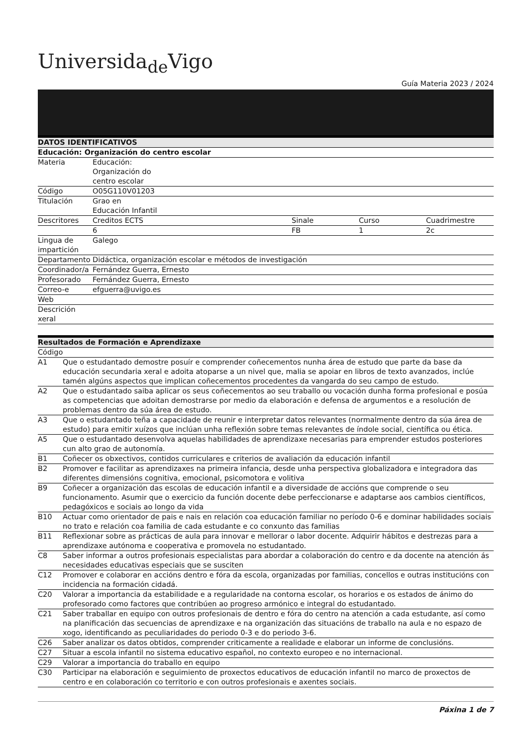Universida<sub>de</sub>Vigo
Guía Materia 2023 / 2024
| DATOS IDENTIFICATIVOS | | | | |
| --- | --- | --- | --- | --- |
| Educación: Organización do centro escolar | | | | |
| Materia | Educación: Organización do centro escolar | | | |
| Código | O05G110V01203 | | | |
| Titulación | Grao en Educación Infantil | | | |
| Descritores | Creditos ECTS | Sinale | Curso | Cuadrimestre |
| | 6 | FB | 1 | 2c |
| Lingua de impartición | Galego | | | |
| Departamento | Didáctica, organización escolar e métodos de investigación | | | |
| Coordinador/a | Fernández Guerra, Ernesto | | | |
| Profesorado | Fernández Guerra, Ernesto | | | |
| Correo-e | efguerra@uvigo.es | | | |
| Web | | | | |
| Descrición xeral | | | | |
| Resultados de Formación e Aprendizaxe | |
| --- | --- |
| Código | |
| A1 | Que o estudantado demostre posuír e comprender coñecementos nunha área de estudo que parte da base da educación secundaria xeral e adoita atoparse a un nivel que, malia se apoiar en libros de texto avanzados, inclúe tamén algúns aspectos que implican coñecementos procedentes da vangarda do seu campo de estudo. |
| A2 | Que o estudantado saiba aplicar os seus coñecementos ao seu traballo ou vocación dunha forma profesional e posúa as competencias que adoitan demostrarse por medio da elaboración e defensa de argumentos e a resolución de problemas dentro da súa área de estudo. |
| A3 | Que o estudantado teña a capacidade de reunir e interpretar datos relevantes (normalmente dentro da súa área de estudo) para emitir xuízos que inclúan unha reflexión sobre temas relevantes de índole social, científica ou ética. |
| A5 | Que o estudantado desenvolva aquelas habilidades de aprendizaxe necesarias para emprender estudos posteriores cun alto grao de autonomía. |
| B1 | Coñecer os obxectivos, contidos curriculares e criterios de avaliación da educación infantil |
| B2 | Promover e facilitar as aprendizaxes na primeira infancia, desde unha perspectiva globalizadora e integradora das diferentes dimensións cognitiva, emocional, psicomotora e volitiva |
| B9 | Coñecer a organización das escolas de educación infantil e a diversidade de accións que comprende o seu funcionamento. Asumir que o exercicio da función docente debe perfeccionarse e adaptarse aos cambios científicos, pedagóxicos e sociais ao longo da vida |
| B10 | Actuar como orientador de pais e nais en relación coa educación familiar no período 0-6 e dominar habilidades sociais no trato e relación coa familia de cada estudante e co conxunto das familias |
| B11 | Reflexionar sobre as prácticas de aula para innovar e mellorar o labor docente. Adquirir hábitos e destrezas para a aprendizaxe autónoma e cooperativa e promovela no estudantado. |
| C8 | Saber informar a outros profesionais especialistas para abordar a colaboración do centro e da docente na atención ás necesidades educativas especiais que se susciten |
| C12 | Promover e colaborar en accións dentro e fóra da escola, organizadas por familias, concellos e outras institucións con incidencia na formación cidadá. |
| C20 | Valorar a importancia da estabilidade e a regularidade na contorna escolar, os horarios e os estados de ánimo do profesorado como factores que contribúen ao progreso armónico e integral do estudantado. |
| C21 | Saber traballar en equipo con outros profesionais de dentro e fóra do centro na atención a cada estudante, así como na planificación das secuencias de aprendizaxe e na organización das situacións de traballo na aula e no espazo de xogo, identificando as peculiaridades do periodo 0-3 e do periodo 3-6. |
| C26 | Saber analizar os datos obtidos, comprender criticamente a realidade e elaborar un informe de conclusións. |
| C27 | Situar a escola infantil no sistema educativo español, no contexto europeo e no internacional. |
| C29 | Valorar a importancia do traballo en equipo |
| C30 | Participar na elaboración e seguimiento de proxectos educativos de educación infantil no marco de proxectos de centro e en colaboración co territorio e con outros profesionais e axentes sociais. |
Páxina 1 de 7